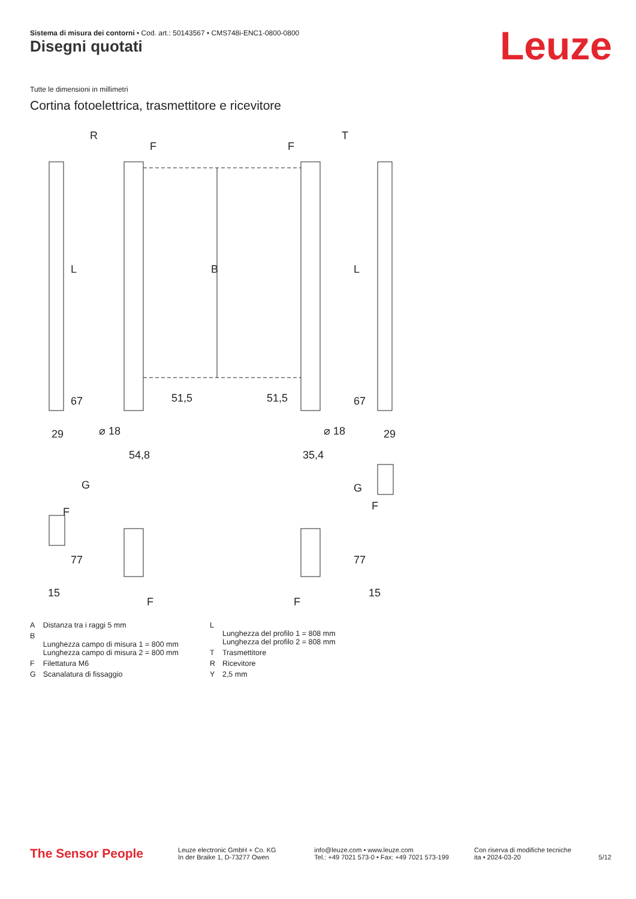Sistema di misura dei contorni • Cod. art.: 50143567 • CMS748i-ENC1-0800-0800
Disegni quotati Leuze
Tutte le dimensioni in millimetri
Cortina fotoelettrica, trasmettitore e ricevitore
R
T
F
F
B
L
L
29
29
⌀ 18
⌀ 18
54,8
35,4
51,5
51,5
67
67
G
G
F
F
F
F
77
77
15
15
| A | Distanza tra i raggi 5 mm |
| B | Lunghezza campo di misura 1 = 800 mm Lunghezza campo di misura 2 = 800 mm |
| F | Filettatura M6 |
| G | Scanalatura di fissaggio |
| L | Lunghezza del profilo 1 = 808 mm Lunghezza del profilo 2 = 808 mm |
| T | Trasmettitore |
| R | Ricevitore |
| Y | 2,5 mm |
The Sensor People
Leuze electronic GmbH + Co. KG
In der Braike 1, D-73277 Owen
info@leuze.com • www.leuze.com
Tel.: +49 7021 573-0 • Fax: +49 7021 573-199
Con riserva di modifiche tecniche
ita • 2024-03-20
5/12